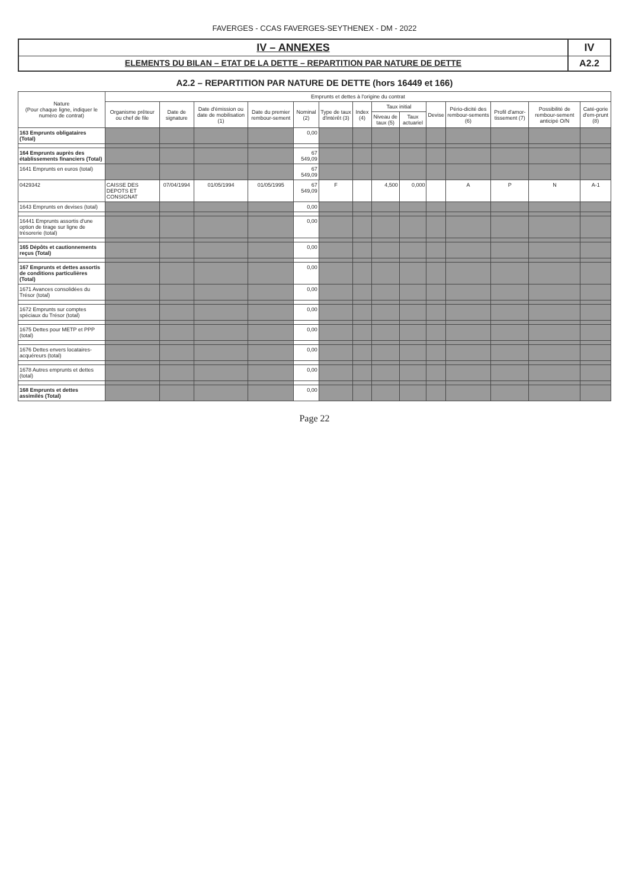FAVERGES - CCAS FAVERGES-SEYTHENEX - DM - 2022
IV – ANNEXES
ELEMENTS DU BILAN – ETAT DE LA DETTE – REPARTITION PAR NATURE DE DETTE
IV
A2.2
A2.2 – REPARTITION PAR NATURE DE DETTE (hors 16449 et 166)
| Nature (Pour chaque ligne, indiquer le numéro de contrat) | Emprunts et dettes à l'origine du contrat | | | | | | | | | | | | | |
| --- | --- | --- | --- | --- | --- | --- | --- | --- | --- | --- | --- | --- | --- | --- |
| | Organisme prêteur ou chef de file | Date de signature | Date d'émission ou date de mobilisation (1) | Date du premier rembour-sement | Nominal (2) | Type de taux d'intérêt (3) | Index (4) | Taux initial | | Devise | Pério-dicité des rembour-sements (6) | Profil d'amor-tissement (7) | Possibilité de rembour-sement anticipé O/N | Caté-gorie d'em-prunt (8) |
| | | | | | | | | Niveau de taux (5) | Taux actuariel | | | | | |
| 163 Emprunts obligataires (Total) | | | | | 0,00 | | | | | | | | | |
| 164 Emprunts auprès des établissements financiers (Total) | | | | | 67 549,09 | | | | | | | | | |
| 1641 Emprunts en euros (total) | | | | | 67 549,09 | | | | | | | | | |
| 0429342 | CAISSE DES DEPOTS ET CONSIGNAT | 07/04/1994 | 01/05/1994 | 01/05/1995 | 67 549,09 | F | | 4,500 | 0,000 | | A | P | N | A-1 |
| 1643 Emprunts en devises (total) | | | | | 0,00 | | | | | | | | | |
| 16441 Emprunts assortis d'une option de tirage sur ligne de trésorerie (total) | | | | | 0,00 | | | | | | | | | |
| 165 Dépôts et cautionnements reçus (Total) | | | | | 0,00 | | | | | | | | | |
| 167 Emprunts et dettes assortis de conditions particulières (Total) | | | | | 0,00 | | | | | | | | | |
| 1671 Avances consolidées du Trésor (total) | | | | | 0,00 | | | | | | | | | |
| 1672 Emprunts sur comptes spéciaux du Trésor (total) | | | | | 0,00 | | | | | | | | | |
| 1675 Dettes pour METP et PPP (total) | | | | | 0,00 | | | | | | | | | |
| 1676 Dettes envers locataires-acquéreurs (total) | | | | | 0,00 | | | | | | | | | |
| 1678 Autres emprunts et dettes (total) | | | | | 0,00 | | | | | | | | | |
| 168 Emprunts et dettes assimilés (Total) | | | | | 0,00 | | | | | | | | | |
Page 22